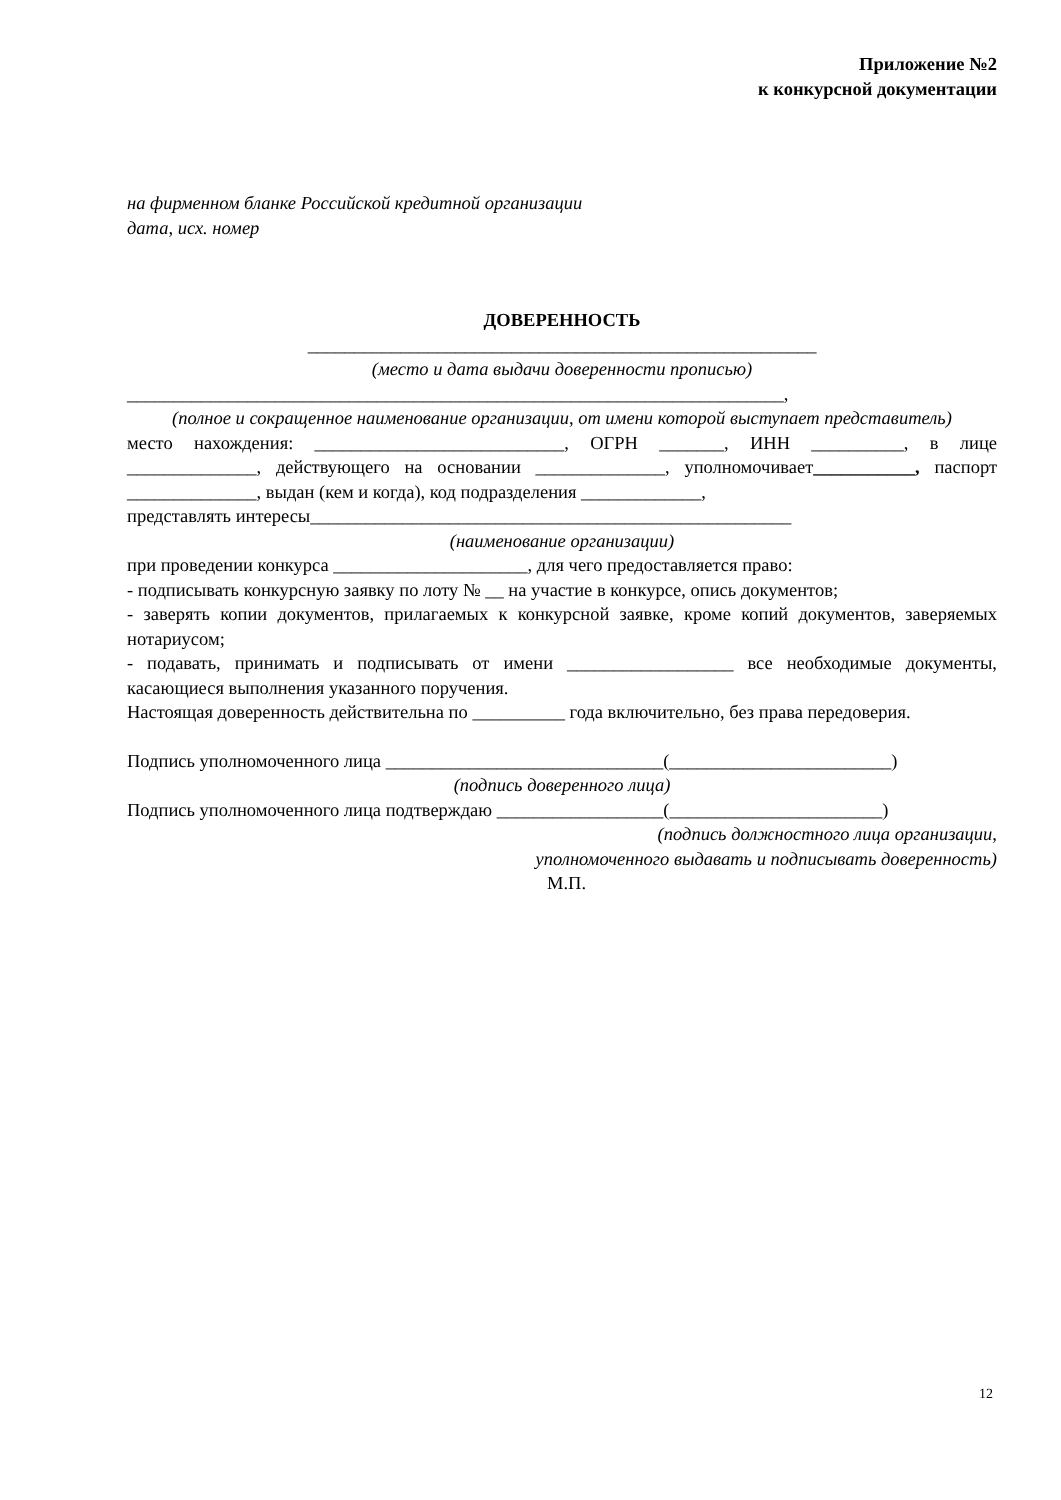Приложение №2
к конкурсной документации
на фирменном бланке Российской кредитной организации
дата, исх. номер
ДОВЕРЕННОСТЬ
_______________________________________________________
(место и дата выдачи доверенности прописью)
_______________________________________________________________________,
(полное и сокращенное наименование организации, от имени которой выступает представитель)
место нахождения: ___________________________, ОГРН _______, ИНН __________, в лице ______________, действующего на основании ______________, уполномочивает___________, паспорт ______________, выдан (кем и когда), код подразделения _____________,
представлять интересы____________________________________________________
(наименование организации)
при проведении конкурса _____________________, для чего предоставляется право:
- подписывать конкурсную заявку по лоту № __ на участие в конкурсе, опись документов;
- заверять копии документов, прилагаемых к конкурсной заявке, кроме копий документов, заверяемых нотариусом;
- подавать, принимать и подписывать от имени __________________ все необходимые документы, касающиеся выполнения указанного поручения.
Настоящая доверенность действительна по __________ года включительно, без права передоверия.
Подпись уполномоченного лица ______________________________(________________________)
(подпись доверенного лица)
Подпись уполномоченного лица подтверждаю __________________(_______________________)
(подпись должностного лица организации,
уполномоченного выдавать и подписывать доверенность)
М.П.
12